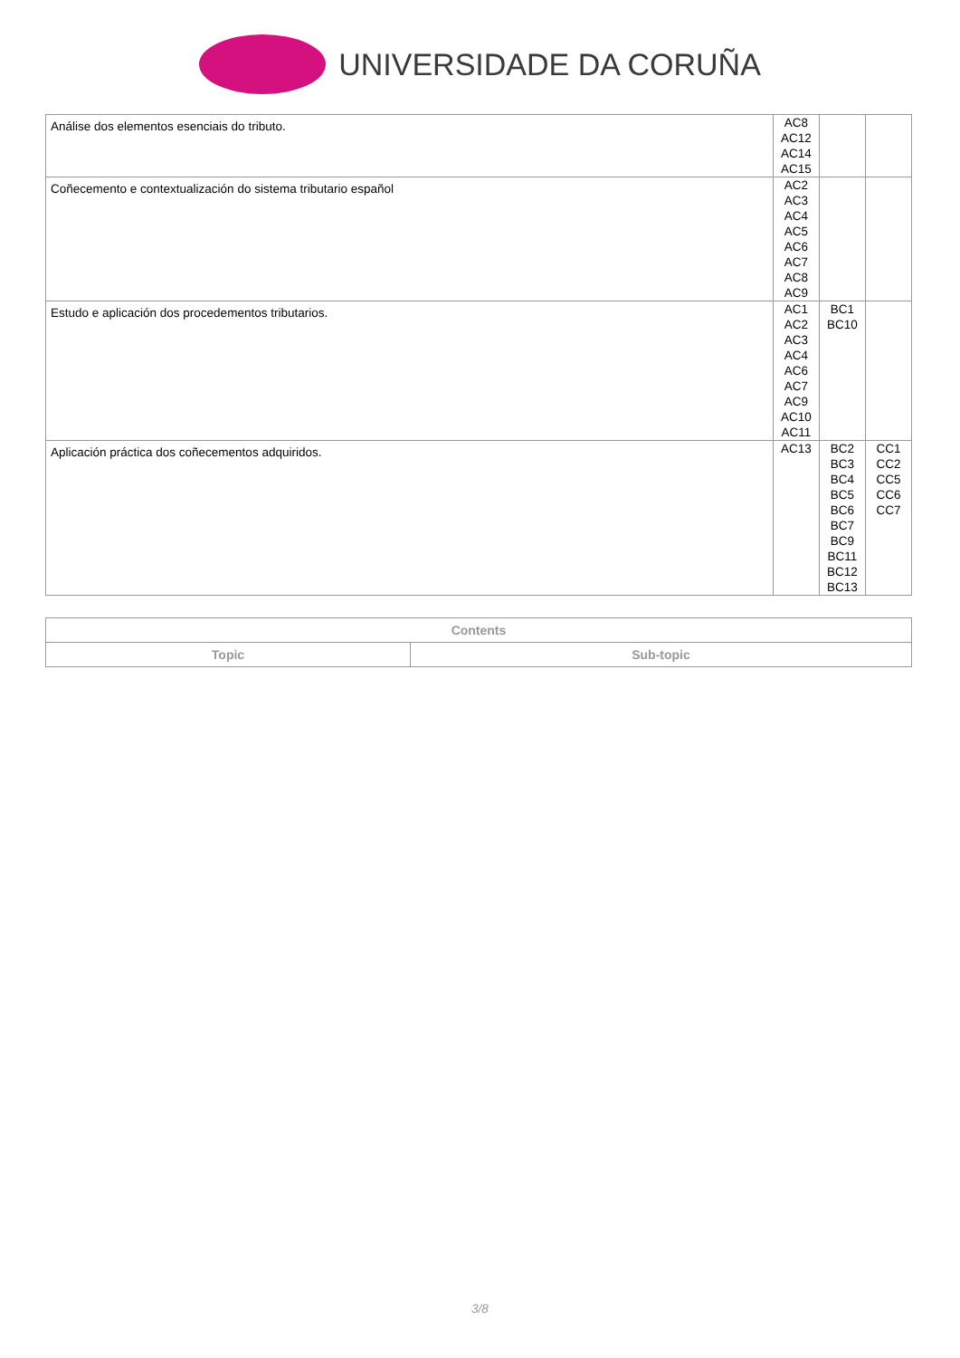UNIVERSIDADE DA CORUÑA
| Análise dos elementos esenciais do tributo. | AC8 AC12 AC14 AC15 | | |
| Coñecemento e contextualización do sistema tributario español | AC2 AC3 AC4 AC5 AC6 AC7 AC8 AC9 | | |
| Estudo e aplicación dos procedementos tributarios. | AC1 AC2 AC3 AC4 AC6 AC7 AC9 AC10 AC11 | BC1 BC10 | |
| Aplicación práctica dos coñecementos adquiridos. | AC13 | BC2 BC3 BC4 BC5 BC6 BC7 BC9 BC11 BC12 BC13 | CC1 CC2 CC5 CC6 CC7 |
| Contents | |
| --- | --- |
| Topic | Sub-topic |
3/8